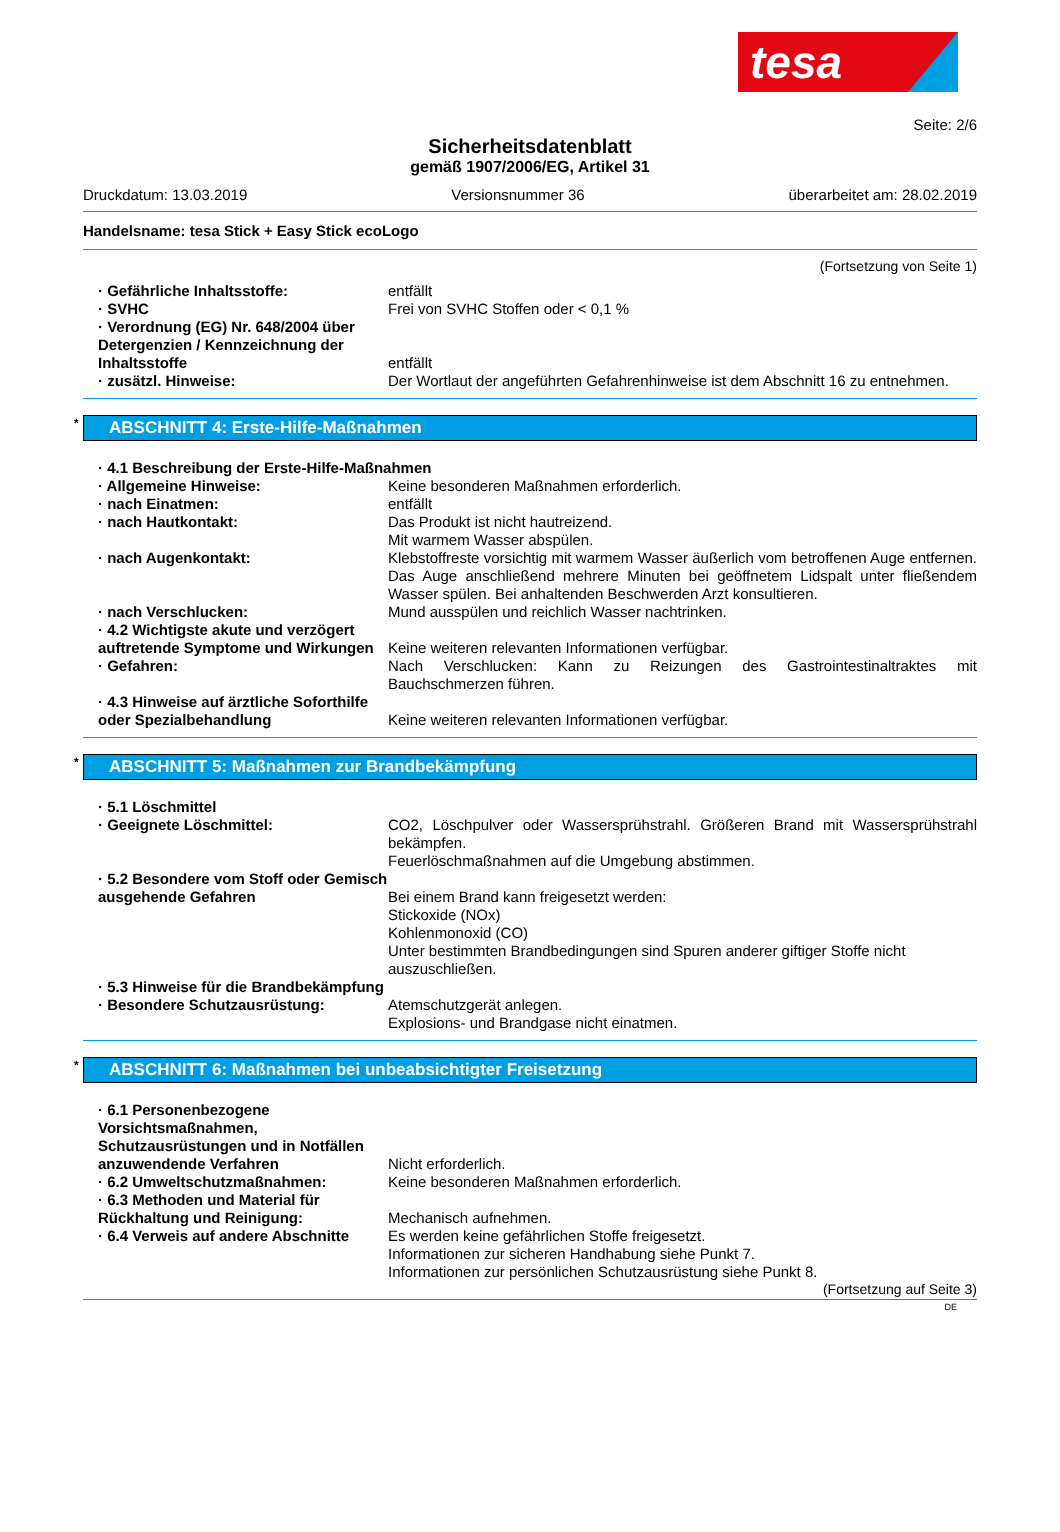tesa
Seite: 2/6
Sicherheitsdatenblatt
gemäß 1907/2006/EG, Artikel 31
Druckdatum: 13.03.2019 Versionsnummer 36 überarbeitet am: 28.02.2019
Handelsname: tesa Stick + Easy Stick ecoLogo
(Fortsetzung von Seite 1)
· Gefährliche Inhaltsstoffe: entfällt
· SVHC Frei von SVHC Stoffen oder < 0,1 %
· Verordnung (EG) Nr. 648/2004 über Detergenzien / Kennzeichnung der Inhaltsstoffe
entfällt
· zusätzl. Hinweise: Der Wortlaut der angeführten Gefahrenhinweise ist dem Abschnitt 16 zu entnehmen.
* ABSCHNITT 4: Erste-Hilfe-Maßnahmen
· 4.1 Beschreibung der Erste-Hilfe-Maßnahmen
· Allgemeine Hinweise: Keine besonderen Maßnahmen erforderlich.
· nach Einatmen: entfällt
· nach Hautkontakt: Das Produkt ist nicht hautreizend.
Mit warmem Wasser abspülen.
· nach Augenkontakt: Klebstoffreste vorsichtig mit warmem Wasser äußerlich vom betroffenen Auge entfernen. Das Auge anschließend mehrere Minuten bei geöffnetem Lidspalt unter fließendem Wasser spülen. Bei anhaltenden Beschwerden Arzt konsultieren.
· nach Verschlucken: Mund ausspülen und reichlich Wasser nachtrinken.
· 4.2 Wichtigste akute und verzögert auftretende Symptome und Wirkungen
Keine weiteren relevanten Informationen verfügbar.
· Gefahren: Nach Verschlucken: Kann zu Reizungen des Gastrointestinaltraktes mit Bauchschmerzen führen.
· 4.3 Hinweise auf ärztliche Soforthilfe oder Spezialbehandlung
Keine weiteren relevanten Informationen verfügbar.
* ABSCHNITT 5: Maßnahmen zur Brandbekämpfung
· 5.1 Löschmittel
· Geeignete Löschmittel: CO2, Löschpulver oder Wassersprühstrahl. Größeren Brand mit Wassersprühstrahl bekämpfen.
Feuerlöschmaßnahmen auf die Umgebung abstimmen.
· 5.2 Besondere vom Stoff oder Gemisch ausgehende Gefahren
Bei einem Brand kann freigesetzt werden:
Stickoxide (NOx)
Kohlenmonoxid (CO)
Unter bestimmten Brandbedingungen sind Spuren anderer giftiger Stoffe nicht auszuschließen.
· 5.3 Hinweise für die Brandbekämpfung
· Besondere Schutzausrüstung: Atemschutzgerät anlegen.
Explosions- und Brandgase nicht einatmen.
* ABSCHNITT 6: Maßnahmen bei unbeabsichtigter Freisetzung
· 6.1 Personenbezogene Vorsichtsmaßnahmen, Schutzausrüstungen und in Notfällen anzuwendende Verfahren
Nicht erforderlich.
· 6.2 Umweltschutzmaßnahmen: Keine besonderen Maßnahmen erforderlich.
· 6.3 Methoden und Material für Rückhaltung und Reinigung:
Mechanisch aufnehmen.
· 6.4 Verweis auf andere Abschnitte
Es werden keine gefährlichen Stoffe freigesetzt.
Informationen zur sicheren Handhabung siehe Punkt 7.
Informationen zur persönlichen Schutzausrüstung siehe Punkt 8.
(Fortsetzung auf Seite 3)
DE